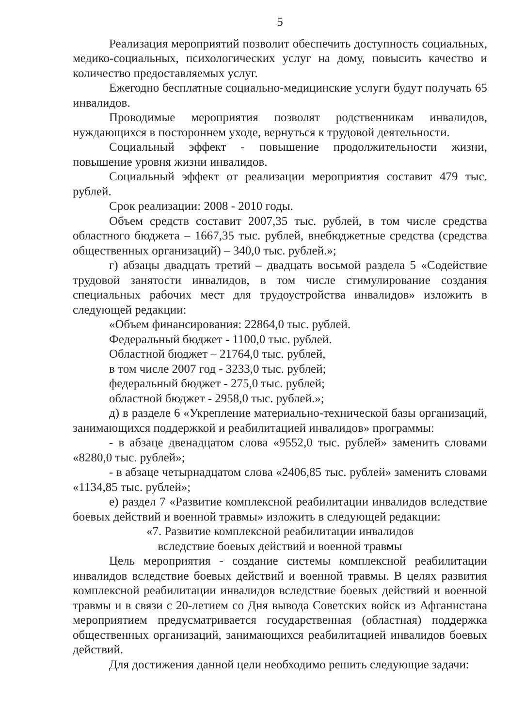5
Реализация мероприятий позволит обеспечить доступность социальных, медико-социальных, психологических услуг на дому, повысить качество и количество предоставляемых услуг.
Ежегодно бесплатные социально-медицинские услуги будут получать 65 инвалидов.
Проводимые мероприятия позволят родственникам инвалидов, нуждающихся в постороннем уходе, вернуться к трудовой деятельности.
Социальный эффект - повышение продолжительности жизни, повышение уровня жизни инвалидов.
Социальный эффект от реализации мероприятия составит 479 тыс. рублей.
Срок реализации: 2008 - 2010 годы.
Объем средств составит 2007,35 тыс. рублей, в том числе средства областного бюджета – 1667,35 тыс. рублей, внебюджетные средства (средства общественных организаций) – 340,0 тыс. рублей.»;
г) абзацы двадцать третий – двадцать восьмой раздела 5 «Содействие трудовой занятости инвалидов, в том числе стимулирование создания специальных рабочих мест для трудоустройства инвалидов» изложить в следующей редакции:
«Объем финансирования: 22864,0 тыс. рублей.
Федеральный бюджет - 1100,0 тыс. рублей.
Областной бюджет – 21764,0 тыс. рублей,
в том числе 2007 год - 3233,0 тыс. рублей;
федеральный бюджет - 275,0 тыс. рублей;
областной бюджет - 2958,0 тыс. рублей.»;
д) в разделе 6 «Укрепление материально-технической базы организаций, занимающихся поддержкой и реабилитацией инвалидов» программы:
- в абзаце двенадцатом слова «9552,0 тыс. рублей» заменить словами «8280,0 тыс. рублей»;
- в абзаце четырнадцатом слова «2406,85 тыс. рублей» заменить словами «1134,85 тыс. рублей»;
е) раздел 7 «Развитие комплексной реабилитации инвалидов вследствие боевых действий и военной травмы» изложить в следующей редакции:
«7. Развитие комплексной реабилитации инвалидов
вследствие боевых действий и военной травмы
Цель мероприятия - создание системы комплексной реабилитации инвалидов вследствие боевых действий и военной травмы. В целях развития комплексной реабилитации инвалидов вследствие боевых действий и военной травмы и в связи с 20-летием со Дня вывода Советских войск из Афганистана мероприятием предусматривается государственная (областная) поддержка общественных организаций, занимающихся реабилитацией инвалидов боевых действий.
Для достижения данной цели необходимо решить следующие задачи: